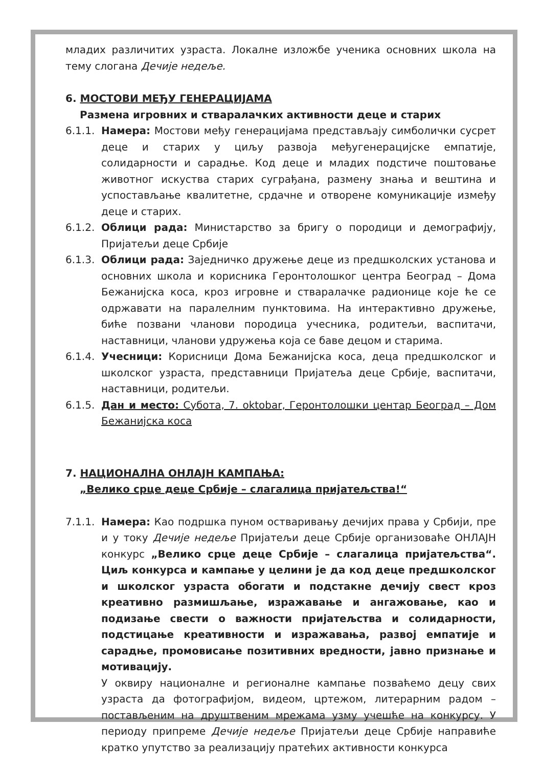младих различитих узраста. Локалне изложбе ученика основних школа на тему слогана Дечије недеље.
6. МОСТОВИ МЕЂУ ГЕНЕРАЦИЈАМА
Размена игровних и стваралачких активности деце и старих
6.1.1.
Намера: Мостови међу генерацијама представљају симболички сусрет деце и старих у циљу развоја међугенерацијске емпатије, солидарности и сарадње. Код деце и младих подстиче поштовање животног искуства старих суграђана, размену знања и вештина и успостављање квалитетне, срдачне и отворене комуникације између деце и старих.
6.1.2.
Облици рада: Министарство за бригу о породици и демографију, Пријатељи деце Србије
6.1.3.
Облици рада: Заједничко дружење деце из предшколских установа и основних школа и корисника Геронтолошког центра Београд – Дома Бежанијска коса, кроз игровне и стваралачке радионице које ће се одржавати на паралелним пунктовима. На интерактивно дружење, биће позвани чланови породица учесника, родитељи, васпитачи, наставници, чланови удружења која се баве децом и старима.
6.1.4.
Учесници: Корисници Дома Бежанијска коса, деца предшколског и школског узраста, представници Пријатеља деце Србије, васпитачи, наставници, родитељи.
6.1.5.
Дан и место: Субота, 7. oktobar, Геронтолошки центар Београд – Дом Бежанијска коса
7. НАЦИОНАЛНА ОНЛАЈН КАМПАЊА:
„Велико срце деце Србије – слагалица пријатељства!“
7.1.1.
Намера: Као подршка пуном остваривању дечијих права у Србији, пре и у току Дечије недеље Пријатељи деце Србије организоваће ОНЛАЈН конкурс „Велико срце деце Србије – слагалица пријатељства“. Циљ конкурса и кампање у целини је да код деце предшколског и школског узраста обогати и подстакне дечију свест кроз креативно размишљање, изражавање и ангажовање, као и подизање свести о важности пријатељства и солидарности, подстицање креативности и изражавања, развој емпатије и сарадње, промовисање позитивних вредности, јавно признање и мотивацију.
У оквиру националне и регионалне кампање позваћемо децу свих узраста да фотографијом, видеом, цртежом, литерарним радом – постављеним на друштвеним мрежама узму учешће на конкурсу. У периоду припреме Дечије недеље Пријатељи деце Србије направиће кратко упутство за реализацију пратећих активности конкурса